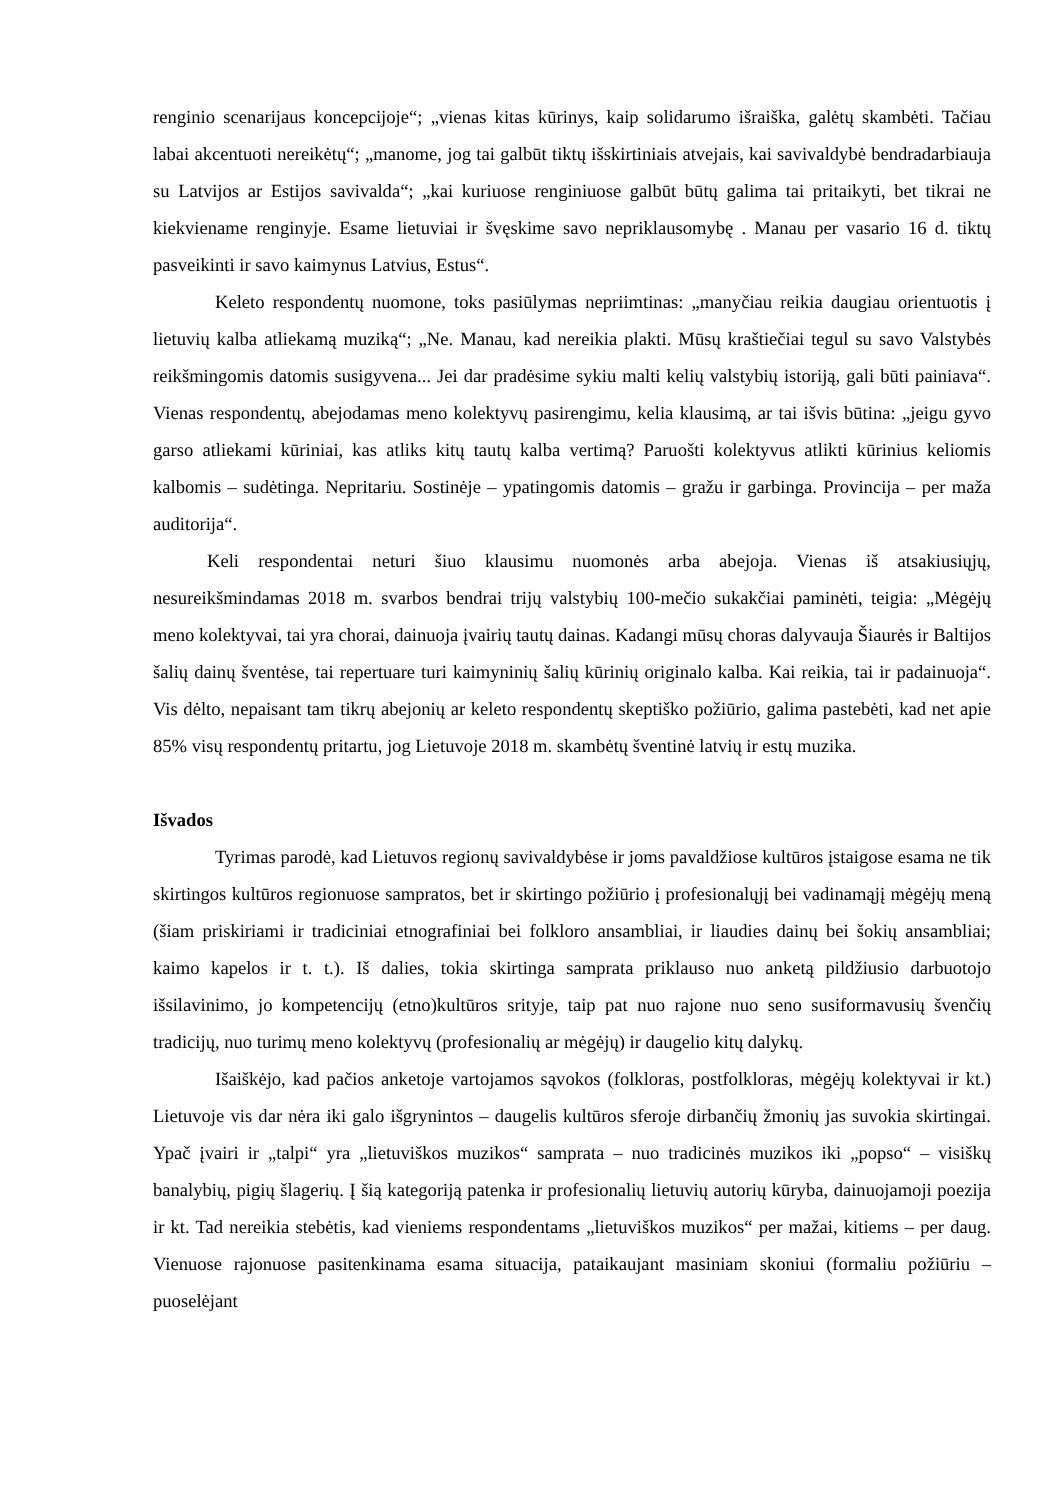renginio scenarijaus koncepcijoje“; „vienas kitas kūrinys, kaip solidarumo išraiška, galėtų skambėti. Tačiau labai akcentuoti nereikėtų“; „manome, jog tai galbūt tiktų išskirtiniais atvejais, kai savivaldybė bendradarbiauja su Latvijos ar Estijos savivalda“; „kai kuriuose renginiuose galbūt būtų galima tai pritaikyti, bet tikrai ne kiekviename renginyje. Esame lietuviai ir švęskime savo nepriklausomybę . Manau per vasario 16 d. tiktų pasveikinti ir savo kaimynus Latvius, Estus“.
Keleto respondentų nuomone, toks pasiūlymas nepriimtinas: „manyčiau reikia daugiau orientuotis į lietuvių kalba atliekamą muziką“; „Ne. Manau, kad nereikia plakti. Mūsų kraštiečiai tegul su savo Valstybės reikšmingomis datomis susigyvena... Jei dar pradėsime sykiu malti kelių valstybių istoriją, gali būti painiava“. Vienas respondentų, abejodamas meno kolektyvų pasirengimu, kelia klausimą, ar tai išvis būtina: „jeigu gyvo garso atliekami kūriniai, kas atliks kitų tautų kalba vertimą? Paruošti kolektyvus atlikti kūrinius keliomis kalbomis – sudėtinga. Nepritariu. Sostinėje – ypatingomis datomis – gražu ir garbinga. Provincija – per maža auditorija“.
Keli respondentai neturi šiuo klausimu nuomonės arba abejoja. Vienas iš atsakiusiųjų, nesureikšmindamas 2018 m. svarbos bendrai trijų valstybių 100-mečio sukakčiai paminėti, teigia: „Mėgėjų meno kolektyvai, tai yra chorai, dainuoja įvairių tautų dainas. Kadangi mūsų choras dalyvauja Šiaurės ir Baltijos šalių dainų šventėse, tai repertuare turi kaimyninių šalių kūrinių originalo kalba. Kai reikia, tai ir padainuoja“. Vis dėlto, nepaisant tam tikrų abejonių ar keleto respondentų skeptiško požiūrio, galima pastebėti, kad net apie 85% visų respondentų pritartu, jog Lietuvoje 2018 m. skambėtų šventinė latvių ir estų muzika.
Išvados
Tyrimas parodė, kad Lietuvos regionų savivaldybėse ir joms pavaldžiose kultūros įstaigose esama ne tik skirtingos kultūros regionuose sampratos, bet ir skirtingo požiūrio į profesionalųjį bei vadinamąjį mėgėjų meną (šiam priskiriami ir tradiciniai etnografiniai bei folkloro ansambliai, ir liaudies dainų bei šokių ansambliai; kaimo kapelos ir t. t.). Iš dalies, tokia skirtinga samprata priklauso nuo anketą pildžiusio darbuotojo išsilavinimo, jo kompetencijų (etno)kultūros srityje, taip pat nuo rajone nuo seno susiformavusių švenčių tradicijų, nuo turimų meno kolektyvų (profesionalių ar mėgėjų) ir daugelio kitų dalykų.
Išaiškėjo, kad pačios anketoje vartojamos sąvokos (folkloras, postfolkloras, mėgėjų kolektyvai ir kt.) Lietuvoje vis dar nėra iki galo išgrynintos – daugelis kultūros sferoje dirbančių žmonių jas suvokia skirtingai. Ypač įvairi ir „talpi“ yra „lietuviškos muzikos“ samprata – nuo tradicinės muzikos iki „popso“ – visiškų banalybių, pigių šlagerių. Į šią kategoriją patenka ir profesionalių lietuvių autorių kūryba, dainuojamoji poezija ir kt. Tad nereikia stebėtis, kad vieniems respondentams „lietuviškos muzikos“ per mažai, kitiems – per daug. Vienuose rajonuose pasitenkinama esama situacija, pataikaujant masiniam skoniui (formaliu požiūriu – puoselėjant